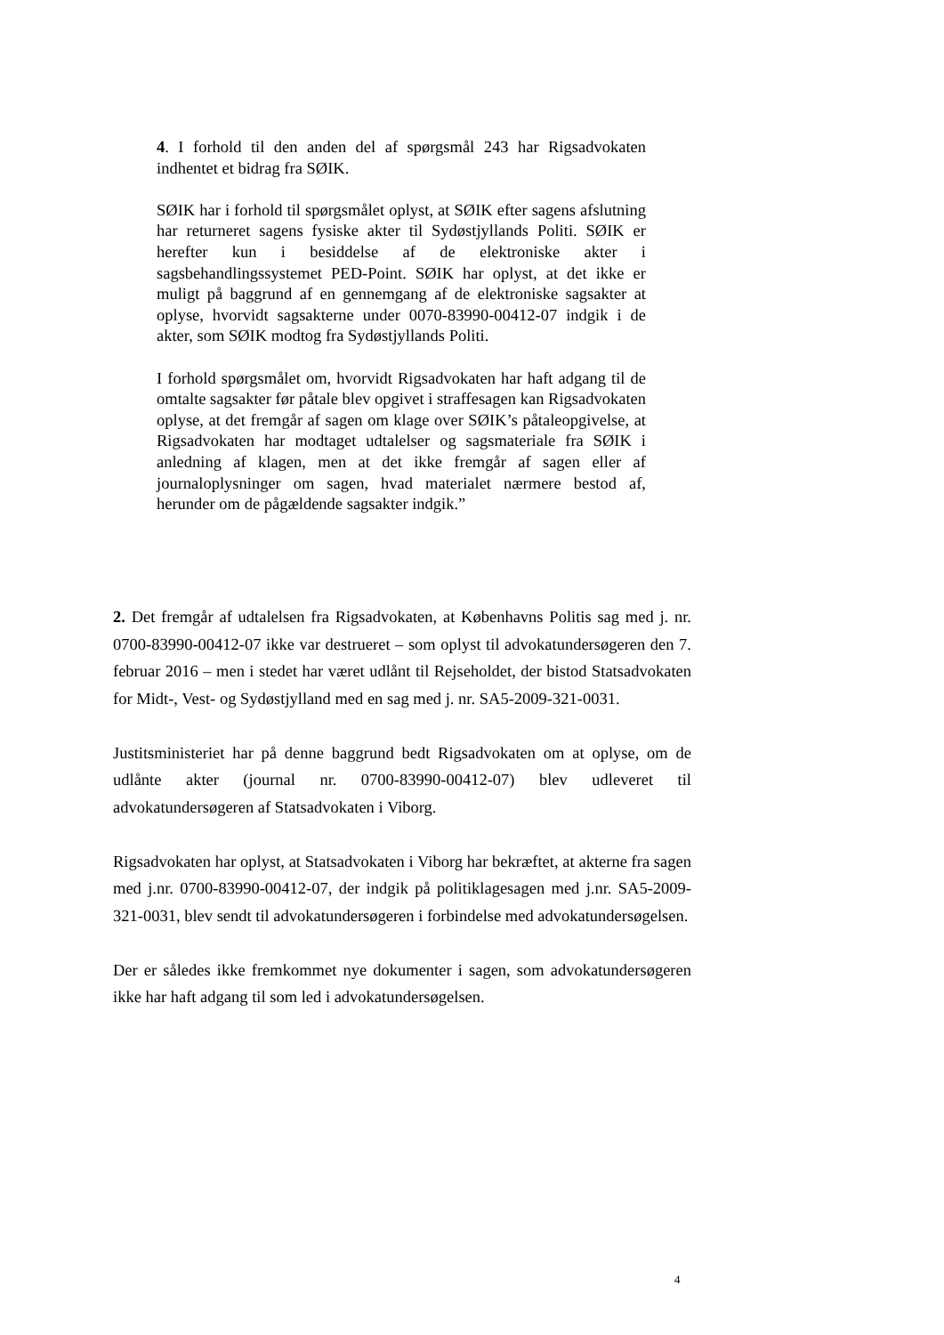4. I forhold til den anden del af spørgsmål 243 har Rigsadvokaten indhentet et bidrag fra SØIK.
SØIK har i forhold til spørgsmålet oplyst, at SØIK efter sagens afslutning har returneret sagens fysiske akter til Sydøstjyllands Politi. SØIK er herefter kun i besiddelse af de elektroniske akter i sagsbehandlingssystemet PED-Point. SØIK har oplyst, at det ikke er muligt på baggrund af en gennemgang af de elektroniske sagsakter at oplyse, hvorvidt sagsakterne under 0070-83990-00412-07 indgik i de akter, som SØIK modtog fra Sydøstjyllands Politi.
I forhold spørgsmålet om, hvorvidt Rigsadvokaten har haft adgang til de omtalte sagsakter før påtale blev opgivet i straffesagen kan Rigsadvokaten oplyse, at det fremgår af sagen om klage over SØIK’s påtaleopgivelse, at Rigsadvokaten har modtaget udtalelser og sagsmateriale fra SØIK i anledning af klagen, men at det ikke fremgår af sagen eller af journaloplysninger om sagen, hvad materialet nærmere bestod af, herunder om de pågældende sagsakter indgik.”
2. Det fremgår af udtalelsen fra Rigsadvokaten, at Københavns Politis sag med j. nr. 0700-83990-00412-07 ikke var destrueret – som oplyst til advokatundersøgeren den 7. februar 2016 – men i stedet har været udlånt til Rejseholdet, der bistod Statsadvokaten for Midt-, Vest- og Sydøstjylland med en sag med j. nr. SA5-2009-321-0031.
Justitsministeriet har på denne baggrund bedt Rigsadvokaten om at oplyse, om de udlånte akter (journal nr. 0700-83990-00412-07) blev udleveret til advokatundersøgeren af Statsadvokaten i Viborg.
Rigsadvokaten har oplyst, at Statsadvokaten i Viborg har bekræftet, at akterne fra sagen med j.nr. 0700-83990-00412-07, der indgik på politiklagesagen med j.nr. SA5-2009-321-0031, blev sendt til advokatundersøgeren i forbindelse med advokatundersøgelsen.
Der er således ikke fremkommet nye dokumenter i sagen, som advokatundersøgeren ikke har haft adgang til som led i advokatundersøgelsen.
4